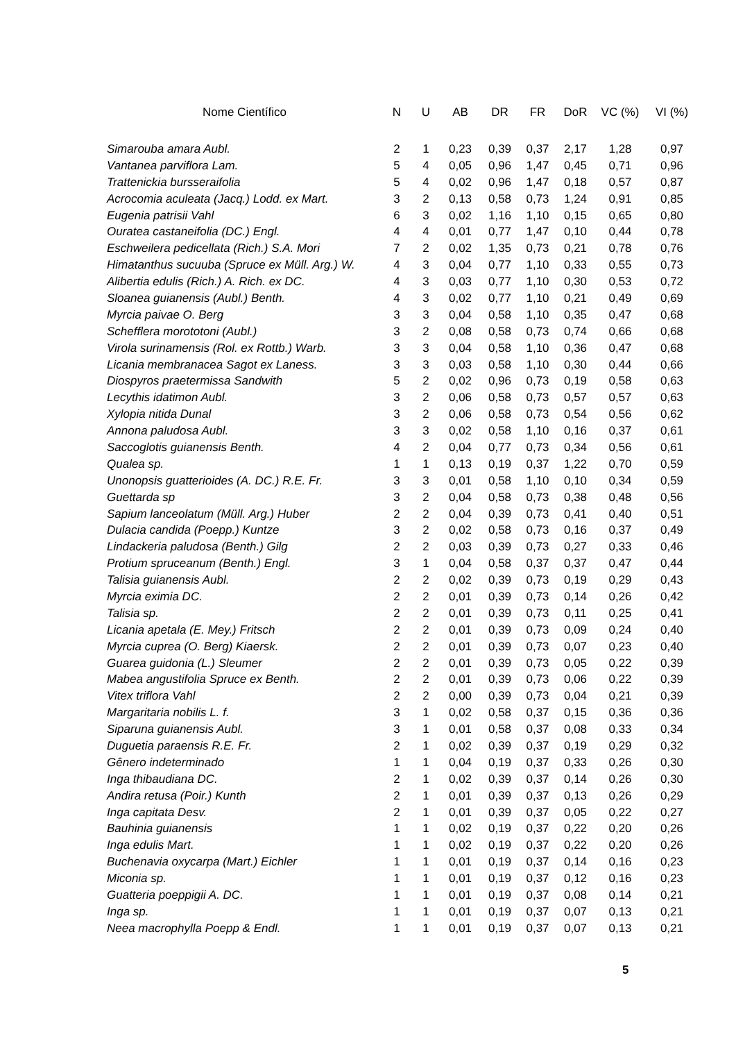| Nome Científico | N | U | AB | DR | FR | DoR | VC (%) | VI (%) |
| --- | --- | --- | --- | --- | --- | --- | --- | --- |
| Simarouba amara Aubl. | 2 | 1 | 0,23 | 0,39 | 0,37 | 2,17 | 1,28 | 0,97 |
| Vantanea parviflora Lam. | 5 | 4 | 0,05 | 0,96 | 1,47 | 0,45 | 0,71 | 0,96 |
| Trattenickia bursseraifolia | 5 | 4 | 0,02 | 0,96 | 1,47 | 0,18 | 0,57 | 0,87 |
| Acrocomia aculeata (Jacq.) Lodd. ex Mart. | 3 | 2 | 0,13 | 0,58 | 0,73 | 1,24 | 0,91 | 0,85 |
| Eugenia patrisii Vahl | 6 | 3 | 0,02 | 1,16 | 1,10 | 0,15 | 0,65 | 0,80 |
| Ouratea castaneifolia (DC.) Engl. | 4 | 4 | 0,01 | 0,77 | 1,47 | 0,10 | 0,44 | 0,78 |
| Eschweilera pedicellata (Rich.) S.A. Mori | 7 | 2 | 0,02 | 1,35 | 0,73 | 0,21 | 0,78 | 0,76 |
| Himatanthus sucuuba (Spruce ex Müll. Arg.) W. | 4 | 3 | 0,04 | 0,77 | 1,10 | 0,33 | 0,55 | 0,73 |
| Alibertia edulis (Rich.) A. Rich. ex DC. | 4 | 3 | 0,03 | 0,77 | 1,10 | 0,30 | 0,53 | 0,72 |
| Sloanea guianensis (Aubl.) Benth. | 4 | 3 | 0,02 | 0,77 | 1,10 | 0,21 | 0,49 | 0,69 |
| Myrcia paivae O. Berg | 3 | 3 | 0,04 | 0,58 | 1,10 | 0,35 | 0,47 | 0,68 |
| Schefflera morototoni (Aubl.) | 3 | 2 | 0,08 | 0,58 | 0,73 | 0,74 | 0,66 | 0,68 |
| Virola surinamensis (Rol. ex Rottb.) Warb. | 3 | 3 | 0,04 | 0,58 | 1,10 | 0,36 | 0,47 | 0,68 |
| Licania membranacea Sagot ex Laness. | 3 | 3 | 0,03 | 0,58 | 1,10 | 0,30 | 0,44 | 0,66 |
| Diospyros praetermissa Sandwith | 5 | 2 | 0,02 | 0,96 | 0,73 | 0,19 | 0,58 | 0,63 |
| Lecythis idatimon Aubl. | 3 | 2 | 0,06 | 0,58 | 0,73 | 0,57 | 0,57 | 0,63 |
| Xylopia nitida Dunal | 3 | 2 | 0,06 | 0,58 | 0,73 | 0,54 | 0,56 | 0,62 |
| Annona paludosa Aubl. | 3 | 3 | 0,02 | 0,58 | 1,10 | 0,16 | 0,37 | 0,61 |
| Saccoglotis guianensis Benth. | 4 | 2 | 0,04 | 0,77 | 0,73 | 0,34 | 0,56 | 0,61 |
| Qualea sp. | 1 | 1 | 0,13 | 0,19 | 0,37 | 1,22 | 0,70 | 0,59 |
| Unonopsis guatterioides (A. DC.) R.E. Fr. | 3 | 3 | 0,01 | 0,58 | 1,10 | 0,10 | 0,34 | 0,59 |
| Guettarda sp | 3 | 2 | 0,04 | 0,58 | 0,73 | 0,38 | 0,48 | 0,56 |
| Sapium lanceolatum (Müll. Arg.) Huber | 2 | 2 | 0,04 | 0,39 | 0,73 | 0,41 | 0,40 | 0,51 |
| Dulacia candida (Poepp.) Kuntze | 3 | 2 | 0,02 | 0,58 | 0,73 | 0,16 | 0,37 | 0,49 |
| Lindackeria paludosa (Benth.) Gilg | 2 | 2 | 0,03 | 0,39 | 0,73 | 0,27 | 0,33 | 0,46 |
| Protium spruceanum (Benth.) Engl. | 3 | 1 | 0,04 | 0,58 | 0,37 | 0,37 | 0,47 | 0,44 |
| Talisia guianensis Aubl. | 2 | 2 | 0,02 | 0,39 | 0,73 | 0,19 | 0,29 | 0,43 |
| Myrcia eximia DC. | 2 | 2 | 0,01 | 0,39 | 0,73 | 0,14 | 0,26 | 0,42 |
| Talisia sp. | 2 | 2 | 0,01 | 0,39 | 0,73 | 0,11 | 0,25 | 0,41 |
| Licania apetala (E. Mey.) Fritsch | 2 | 2 | 0,01 | 0,39 | 0,73 | 0,09 | 0,24 | 0,40 |
| Myrcia cuprea (O. Berg) Kiaersk. | 2 | 2 | 0,01 | 0,39 | 0,73 | 0,07 | 0,23 | 0,40 |
| Guarea guidonia (L.) Sleumer | 2 | 2 | 0,01 | 0,39 | 0,73 | 0,05 | 0,22 | 0,39 |
| Mabea angustifolia Spruce ex Benth. | 2 | 2 | 0,01 | 0,39 | 0,73 | 0,06 | 0,22 | 0,39 |
| Vitex triflora Vahl | 2 | 2 | 0,00 | 0,39 | 0,73 | 0,04 | 0,21 | 0,39 |
| Margaritaria nobilis L. f. | 3 | 1 | 0,02 | 0,58 | 0,37 | 0,15 | 0,36 | 0,36 |
| Siparuna guianensis Aubl. | 3 | 1 | 0,01 | 0,58 | 0,37 | 0,08 | 0,33 | 0,34 |
| Duguetia paraensis R.E. Fr. | 2 | 1 | 0,02 | 0,39 | 0,37 | 0,19 | 0,29 | 0,32 |
| Gênero indeterminado | 1 | 1 | 0,04 | 0,19 | 0,37 | 0,33 | 0,26 | 0,30 |
| Inga thibaudiana DC. | 2 | 1 | 0,02 | 0,39 | 0,37 | 0,14 | 0,26 | 0,30 |
| Andira retusa (Poir.) Kunth | 2 | 1 | 0,01 | 0,39 | 0,37 | 0,13 | 0,26 | 0,29 |
| Inga capitata Desv. | 2 | 1 | 0,01 | 0,39 | 0,37 | 0,05 | 0,22 | 0,27 |
| Bauhinia guianensis | 1 | 1 | 0,02 | 0,19 | 0,37 | 0,22 | 0,20 | 0,26 |
| Inga edulis Mart. | 1 | 1 | 0,02 | 0,19 | 0,37 | 0,22 | 0,20 | 0,26 |
| Buchenavia oxycarpa (Mart.) Eichler | 1 | 1 | 0,01 | 0,19 | 0,37 | 0,14 | 0,16 | 0,23 |
| Miconia sp. | 1 | 1 | 0,01 | 0,19 | 0,37 | 0,12 | 0,16 | 0,23 |
| Guatteria poeppigii A. DC. | 1 | 1 | 0,01 | 0,19 | 0,37 | 0,08 | 0,14 | 0,21 |
| Inga sp. | 1 | 1 | 0,01 | 0,19 | 0,37 | 0,07 | 0,13 | 0,21 |
| Neea macrophylla Poepp & Endl. | 1 | 1 | 0,01 | 0,19 | 0,37 | 0,07 | 0,13 | 0,21 |
5